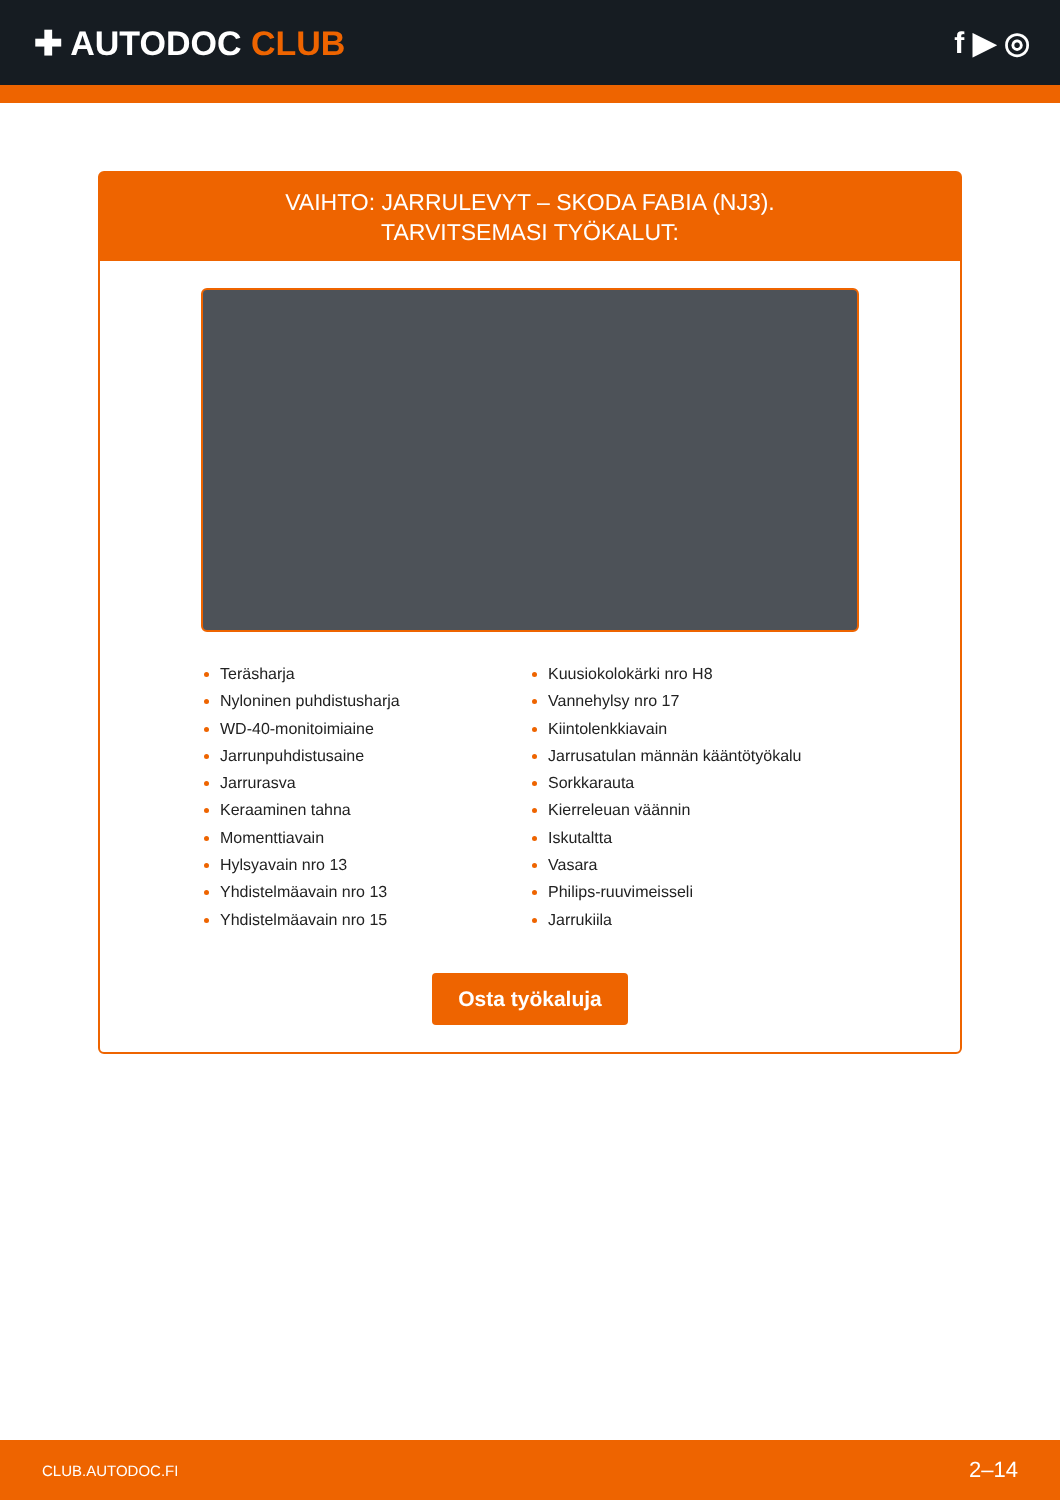✚ AUTODOC CLUB f ▶ ◎
VAIHTO: JARRULEVYT – SKODA FABIA (NJ3).
TARVITSEMASI TYÖKALUT:
Teräsharja
Nyloninen puhdistusharja
WD-40-monitoimiaine
Jarrunpuhdistusaine
Jarrurasva
Keraaminen tahna
Momenttiavain
Hylsyavain nro 13
Yhdistelmäavain nro 13
Yhdistelmäavain nro 15
Kuusiokolokärki nro H8
Vannehylsy nro 17
Kiintolenkkiavain
Jarrusatulan männän kääntötyökalu
Sorkkarauta
Kierreleuan väännin
Iskutaltta
Vasara
Philips-ruuvimeisseli
Jarrukiila
Osta työkaluja
CLUB.AUTODOC.FI 2–14